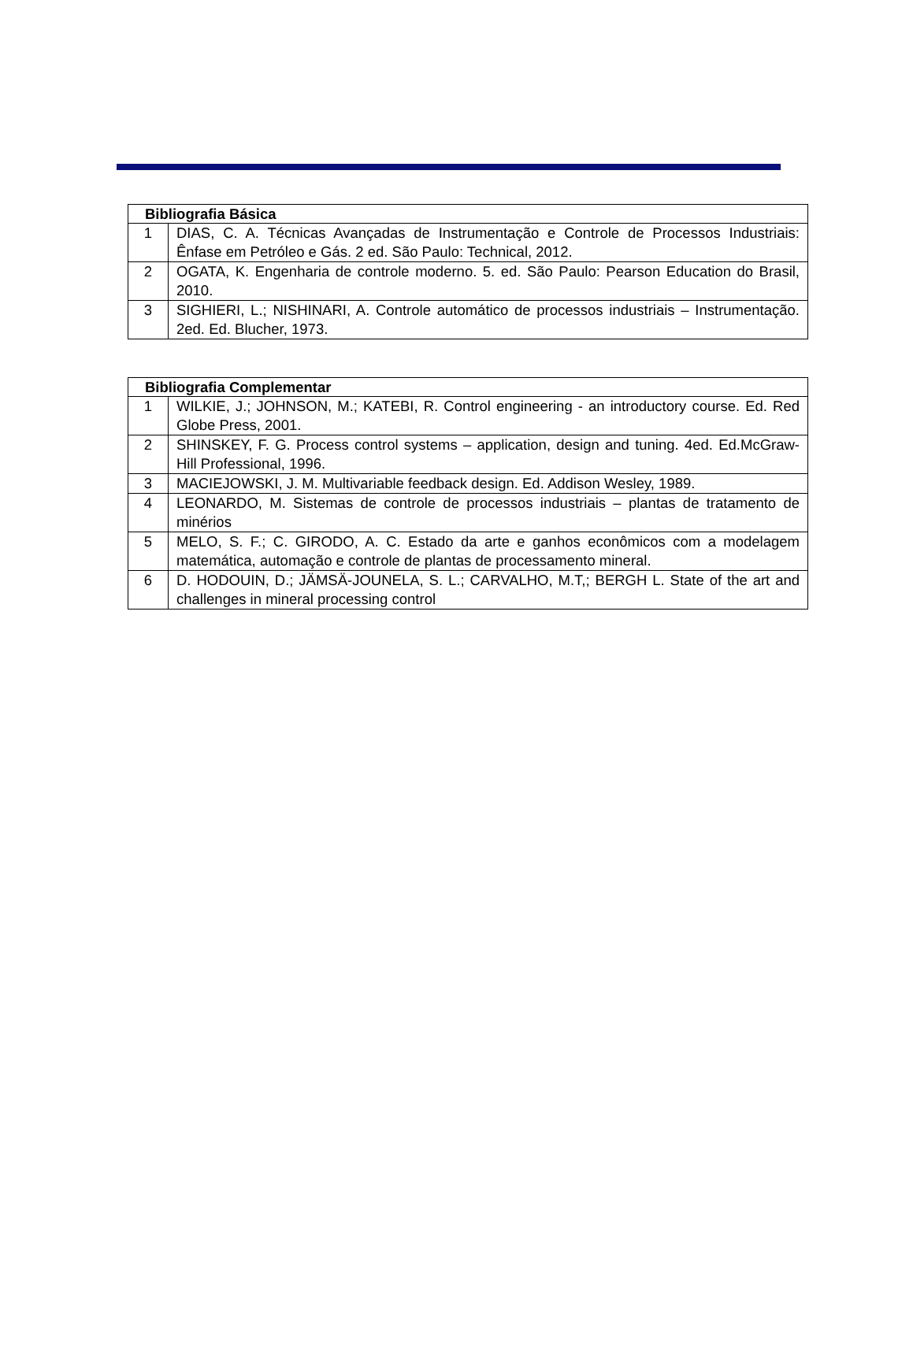| Bibliografia Básica | |
| --- | --- |
| 1 | DIAS, C. A. Técnicas Avançadas de Instrumentação e Controle de Processos Industriais: Ênfase em Petróleo e Gás. 2 ed. São Paulo: Technical, 2012. |
| 2 | OGATA, K. Engenharia de controle moderno. 5. ed. São Paulo: Pearson Education do Brasil, 2010. |
| 3 | SIGHIERI, L.; NISHINARI, A. Controle automático de processos industriais – Instrumentação. 2ed. Ed. Blucher, 1973. |
| Bibliografia Complementar | |
| --- | --- |
| 1 | WILKIE, J.; JOHNSON, M.; KATEBI, R. Control engineering - an introductory course. Ed. Red Globe Press, 2001. |
| 2 | SHINSKEY, F. G. Process control systems – application, design and tuning. 4ed. Ed.McGraw-Hill Professional, 1996. |
| 3 | MACIEJOWSKI, J. M. Multivariable feedback design. Ed. Addison Wesley, 1989. |
| 4 | LEONARDO, M. Sistemas de controle de processos industriais – plantas de tratamento de minérios |
| 5 | MELO, S. F.; C. GIRODO, A. C. Estado da arte e ganhos econômicos com a modelagem matemática, automação e controle de plantas de processamento mineral. |
| 6 | D. HODOUIN, D.; JÄMSÄ-JOUNELA, S. L.; CARVALHO, M.T,; BERGH L. State of the art and challenges in mineral processing control |